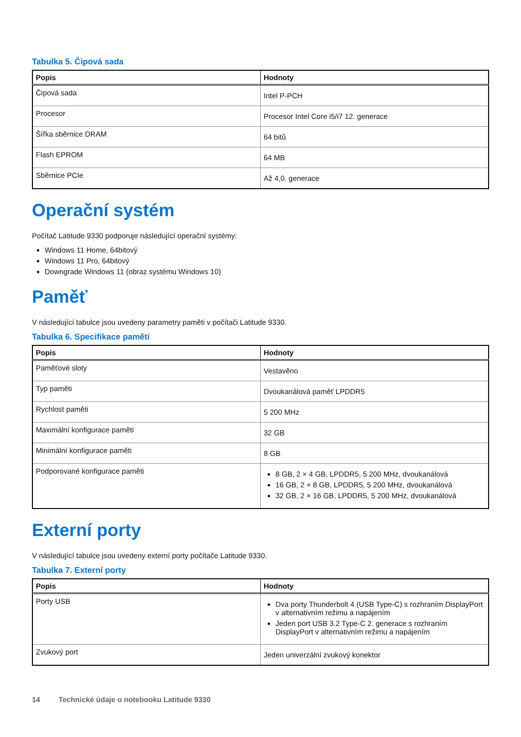Tabulka 5. Čipová sada
| Popis | Hodnoty |
| --- | --- |
| Čipová sada | Intel P-PCH |
| Procesor | Procesor Intel Core i5/i7 12. generace |
| Šířka sběrnice DRAM | 64 bitů |
| Flash EPROM | 64 MB |
| Sběrnice PCIe | Až 4,0. generace |
Operační systém
Počítač Latitude 9330 podporuje následující operační systémy:
Windows 11 Home, 64bitový
Windows 11 Pro, 64bitový
Downgrade Windows 11 (obraz systému Windows 10)
Paměť
V následující tabulce jsou uvedeny parametry paměti v počítači Latitude 9330.
Tabulka 6. Specifikace paměti
| Popis | Hodnoty |
| --- | --- |
| Paměťové sloty | Vestavěno |
| Typ paměti | Dvoukanálová paměť LPDDR5 |
| Rychlost paměti | 5 200 MHz |
| Maximální konfigurace paměti | 32 GB |
| Minimální konfigurace paměti | 8 GB |
| Podporované konfigurace paměti | 8 GB, 2 × 4 GB, LPDDR5, 5 200 MHz, dvoukanálová 16 GB, 2 × 8 GB, LPDDR5, 5 200 MHz, dvoukanálová 32 GB, 2 × 16 GB, LPDDR5, 5 200 MHz, dvoukanálová |
Externí porty
V následující tabulce jsou uvedeny externí porty počítače Latitude 9330.
Tabulka 7. Externí porty
| Popis | Hodnoty |
| --- | --- |
| Porty USB | Dva porty Thunderbolt 4 (USB Type-C) s rozhraním DisplayPort v alternativním režimu a napájením Jeden port USB 3.2 Type-C 2. generace s rozhraním DisplayPort v alternativním režimu a napájením |
| Zvukový port | Jeden univerzální zvukový konektor |
14 Technické údaje o notebooku Latitude 9330